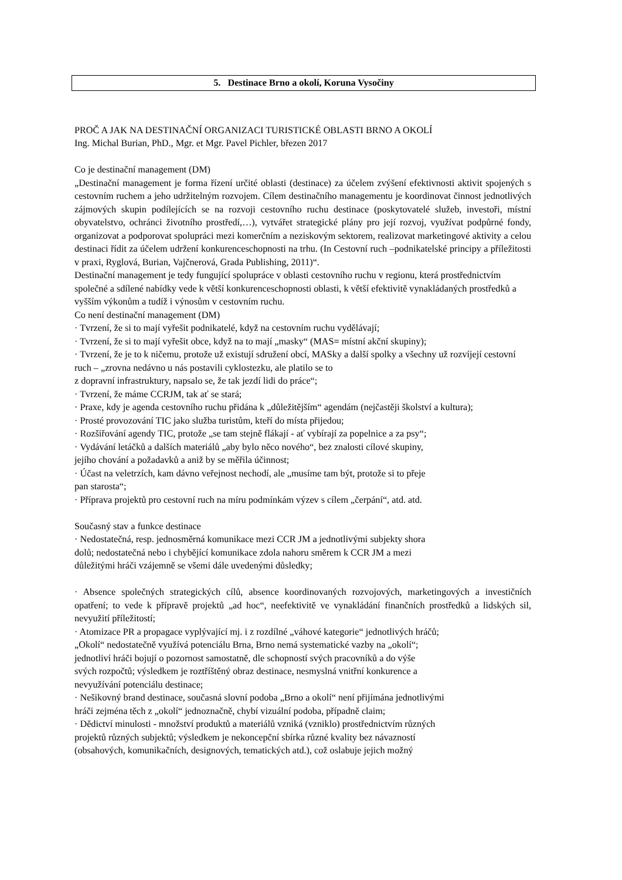5. Destinace Brno a okolí, Koruna Vysočiny
PROČ A JAK NA DESTINAČNÍ ORGANIZACI TURISTICKÉ OBLASTI BRNO A OKOLÍ
Ing. Michal Burian, PhD., Mgr. et Mgr. Pavel Pichler, březen 2017
Co je destinační management (DM)
„Destinační management je forma řízení určité oblasti (destinace) za účelem zvýšení efektivnosti aktivit spojených s cestovním ruchem a jeho udržitelným rozvojem. Cílem destinačního managementu je koordinovat činnost jednotlivých zájmových skupin podílejících se na rozvoji cestovního ruchu destinace (poskytovatelé služeb, investoři, místní obyvatelstvo, ochránci životního prostředí,…), vytvářet strategické plány pro její rozvoj, využívat podpůrné fondy, organizovat a podporovat spolupráci mezi komerčním a neziskovým sektorem, realizovat marketingové aktivity a celou destinaci řídit za účelem udržení konkurenceschopnosti na trhu. (In Cestovní ruch –podnikatelské principy a příležitosti v praxi, Ryglová, Burian, Vajčnerová, Grada Publishing, 2011)“.
Destinační management je tedy fungující spolupráce v oblasti cestovního ruchu v regionu, která prostřednictvím společné a sdílené nabídky vede k větší konkurenceschopnosti oblasti, k větší efektivitě vynakládaných prostředků a vyšším výkonům a tudíž i výnosům v cestovním ruchu.
Co není destinační management (DM)
· Tvrzení, že si to mají vyřešit podnikatelé, když na cestovním ruchu vydělávají;
· Tvrzení, že si to mají vyřešit obce, když na to mají „masky“ (MAS= místní akční skupiny);
· Tvrzení, že je to k ničemu, protože už existují sdružení obcí, MASky a další spolky a všechny už rozvíjejí cestovní ruch – „zrovna nedávno u nás postavili cyklostezku, ale platilo se to
z dopravní infrastruktury, napsalo se, že tak jezdí lidi do práce“;
· Tvrzení, že máme CCRJM, tak ať se stará;
· Praxe, kdy je agenda cestovního ruchu přidána k „důležitějším“ agendám (nejčastěji školství a kultura);
· Prosté provozování TIC jako služba turistům, kteří do místa přijedou;
· Rozšiřování agendy TIC, protože „se tam stejně flákají - ať vybírají za popelnice a za psy“;
· Vydávání letáčků a dalších materiálů „aby bylo něco nového“, bez znalosti cílové skupiny,
jejího chování a požadavků a aniž by se měřila účinnost;
· Účast na veletrzích, kam dávno veřejnost nechodí, ale „musíme tam být, protože si to přeje
pan starosta“;
· Příprava projektů pro cestovní ruch na míru podmínkám výzev s cílem „čerpání“, atd. atd.
Současný stav a funkce destinace
· Nedostatečná, resp. jednosměrná komunikace mezi CCR JM a jednotlivými subjekty shora
dolů; nedostatečná nebo i chybějící komunikace zdola nahoru směrem k CCR JM a mezi
důležitými hráči vzájemně se všemi dále uvedenými důsledky;
· Absence společných strategických cílů, absence koordinovaných rozvojových, marketingových a investičních opatření; to vede k přípravě projektů „ad hoc“, neefektivitě ve vynakládání finančních prostředků a lidských sil, nevyužití příležitostí;
· Atomizace PR a propagace vyplývající mj. i z rozdílné „váhové kategorie“ jednotlivých hráčů;
„Okolí“ nedostatečně využívá potenciálu Brna, Brno nemá systematické vazby na „okolí“;
jednotliví hráči bojují o pozornost samostatně, dle schopností svých pracovníků a do výše
svých rozpočtů; výsledkem je roztříštěný obraz destinace, nesmyslná vnitřní konkurence a
nevyužívání potenciálu destinace;
· Nešikovný brand destinace, současná slovní podoba „Brno a okolí“ není přijímána jednotlivými
hráči zejména těch z „okolí“ jednoznačně, chybí vizuální podoba, případně claim;
· Dědictví minulosti - množství produktů a materiálů vzniká (vzniklo) prostřednictvím různých
projektů různých subjektů; výsledkem je nekoncepční sbírka různé kvality bez návazností
(obsahových, komunikačních, designových, tematických atd.), což oslabuje jejich možný